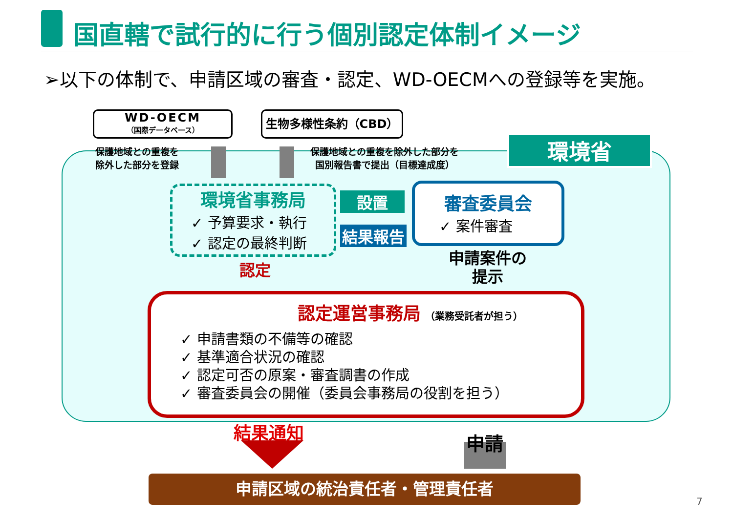国直轄で試行的に行う個別認定体制イメージ
➢以下の体制で、申請区域の審査・認定、WD-OECMへの登録等を実施。
WD-OECM
（国際データベース）
生物多様性条約（CBD）
環境省
保護地域との重複を
除外した部分を登録
保護地域との重複を除外した部分を
国別報告書で提出（目標達成度）
環境省事務局
✓ 予算要求・執行
✓ 認定の最終判断
設置
結果報告
審査委員会
✓ 案件審査
認定
申請案件の
提示
認定運営事務局 （業務受託者が担う）
✓ 申請書類の不備等の確認
✓ 基準適合状況の確認
✓ 認定可否の原案・審査調書の作成
✓ 審査委員会の開催（委員会事務局の役割を担う）
結果通知 申請
申請区域の統治責任者・管理責任者
7